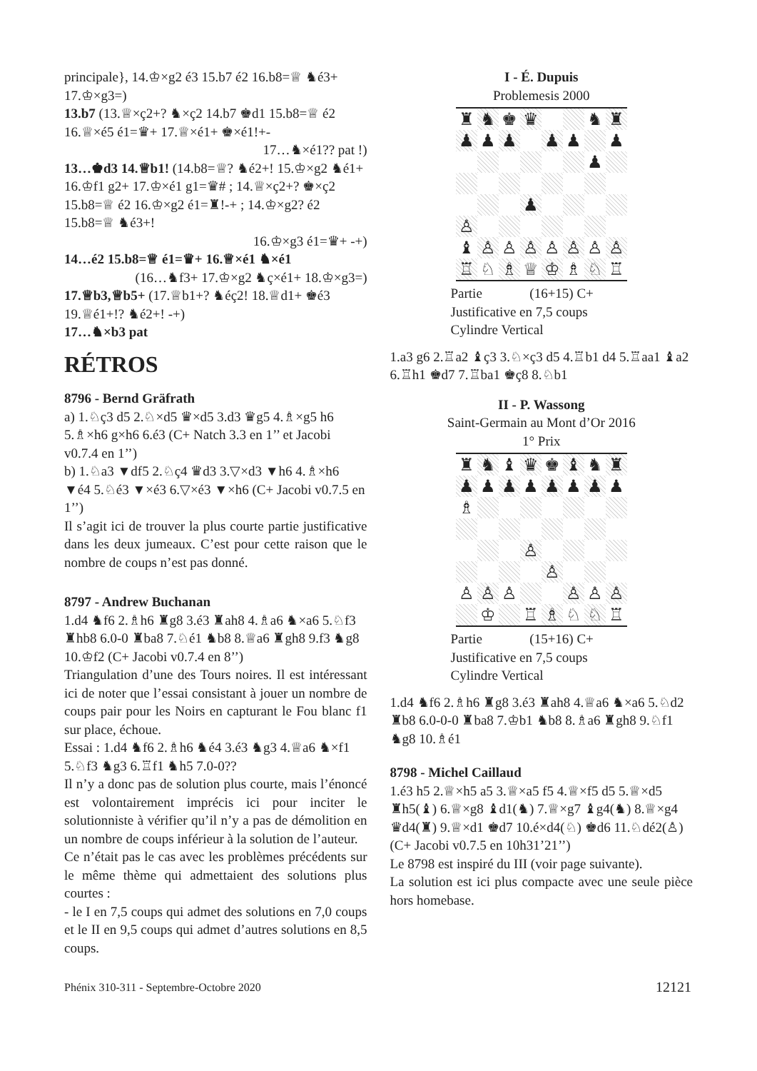principale}, 14.♔×g2 é3 15.b7 é2 16.b8=♕ ♞é3+ 17.♔×g3=)
13.b7 (13.♕×ç2+? ♞×ç2 14.b7 ♚d1 15.b8=♕ é2 16.♕×é5 é1=♛+ 17.♕×é1+ ♚×é1!+-
17…♞×é1?? pat !)
13…♚d3 14.♕b1! (14.b8=♕? ♞é2+! 15.♔×g2 ♞é1+ 16.♔f1 g2+ 17.♔×é1 g1=♛# ; 14.♕×ç2+? ♚×ç2 15.b8=♕ é2 16.♔×g2 é1=♜!-+ ; 14.♔×g2? é2 15.b8=♕ ♞é3+!
16.♔×g3 é1=♛+ -+)
14…é2 15.b8=♕ é1=♛+ 16.♕×é1 ♞×é1
(16…♞f3+ 17.♔×g2 ♞ç×é1+ 18.♔×g3=)
17.♕b3,♕b5+ (17.♕b1+? ♞éç2! 18.♕d1+ ♚é3 19.♕é1+!? ♞é2+! -+)
17…♞×b3 pat
RÉTROS
8796 - Bernd Gräfrath
a) 1.♘ç3 d5 2.♘×d5 ♛×d5 3.d3 ♛g5 4.♗×g5 h6 5.♗×h6 g×h6 6.é3 (C+ Natch 3.3 en 1’’ et Jacobi v0.7.4 en 1’’)
b) 1.♘a3 ▼df5 2.♘ç4 ♛d3 3.▽×d3 ▼h6 4.♗×h6 ▼é4 5.♘é3 ▼×é3 6.▽×é3 ▼×h6 (C+ Jacobi v0.7.5 en 1’’)
Il s’agit ici de trouver la plus courte partie justificative dans les deux jumeaux. C’est pour cette raison que le nombre de coups n’est pas donné.
8797 - Andrew Buchanan
1.d4 ♞f6 2.♗h6 ♜g8 3.é3 ♜ah8 4.♗a6 ♞×a6 5.♘f3 ♜hb8 6.0-0 ♜ba8 7.♘é1 ♞b8 8.♕a6 ♜gh8 9.f3 ♞g8 10.♔f2 (C+ Jacobi v0.7.4 en 8’’)
Triangulation d’une des Tours noires. Il est intéressant ici de noter que l’essai consistant à jouer un nombre de coups pair pour les Noirs en capturant le Fou blanc f1 sur place, échoue.
Essai : 1.d4 ♞f6 2.♗h6 ♞é4 3.é3 ♞g3 4.♕a6 ♞×f1 5.♘f3 ♞g3 6.♖f1 ♞h5 7.0-0??
Il n’y a donc pas de solution plus courte, mais l’énoncé est volontairement imprécis ici pour inciter le solutionniste à vérifier qu’il n’y a pas de démolition en un nombre de coups inférieur à la solution de l’auteur.
Ce n’était pas le cas avec les problèmes précédents sur le même thème qui admettaient des solutions plus courtes :
- le I en 7,5 coups qui admet des solutions en 7,0 coups et le II en 9,5 coups qui admet d’autres solutions en 8,5 coups.
I - É. Dupuis
Problemesis 2000
♜ ♞ ♚ ♛ ♞ ♜ ♟ ♟ ♟ ♟ ♟ ♟ ♟ ♟ ♙ ♝ ♙ ♙ ♙ ♙ ♙ ♙ ♙ ♖ ♘ ♗ ♕ ♔ ♗ ♘ ♖
Partie (16+15) C+
Justificative en 7,5 coups
Cylindre Vertical
1.a3 g6 2.♖a2 ♝ç3 3.♘×ç3 d5 4.♖b1 d4 5.♖aa1 ♝a2 6.♖h1 ♚d7 7.♖ba1 ♚ç8 8.♘b1
II - P. Wassong
Saint-Germain au Mont d’Or 2016
1° Prix
♜ ♞ ♝ ♛ ♚ ♝ ♞ ♜ ♟ ♟ ♟ ♟ ♟ ♟ ♟ ♟ ♗ ♙ ♙ ♙ ♙ ♙ ♙ ♙ ♙ ♔ ♖ ♗ ♘ ♘ ♖
Partie (15+16) C+
Justificative en 7,5 coups
Cylindre Vertical
1.d4 ♞f6 2.♗h6 ♜g8 3.é3 ♜ah8 4.♕a6 ♞×a6 5.♘d2 ♜b8 6.0-0-0 ♜ba8 7.♔b1 ♞b8 8.♗a6 ♜gh8 9.♘f1 ♞g8 10.♗é1
8798 - Michel Caillaud
1.é3 h5 2.♕×h5 a5 3.♕×a5 f5 4.♕×f5 d5 5.♕×d5 ♜h5(♝) 6.♕×g8 ♝d1(♞) 7.♕×g7 ♝g4(♞) 8.♕×g4 ♛d4(♜) 9.♕×d1 ♚d7 10.é×d4(♘) ♚d6 11.♘dé2(♙) (C+ Jacobi v0.7.5 en 10h31’21’’)
Le 8798 est inspiré du III (voir page suivante).
La solution est ici plus compacte avec une seule pièce hors homebase.
Phénix 310-311 - Septembre-Octobre 2020 12121